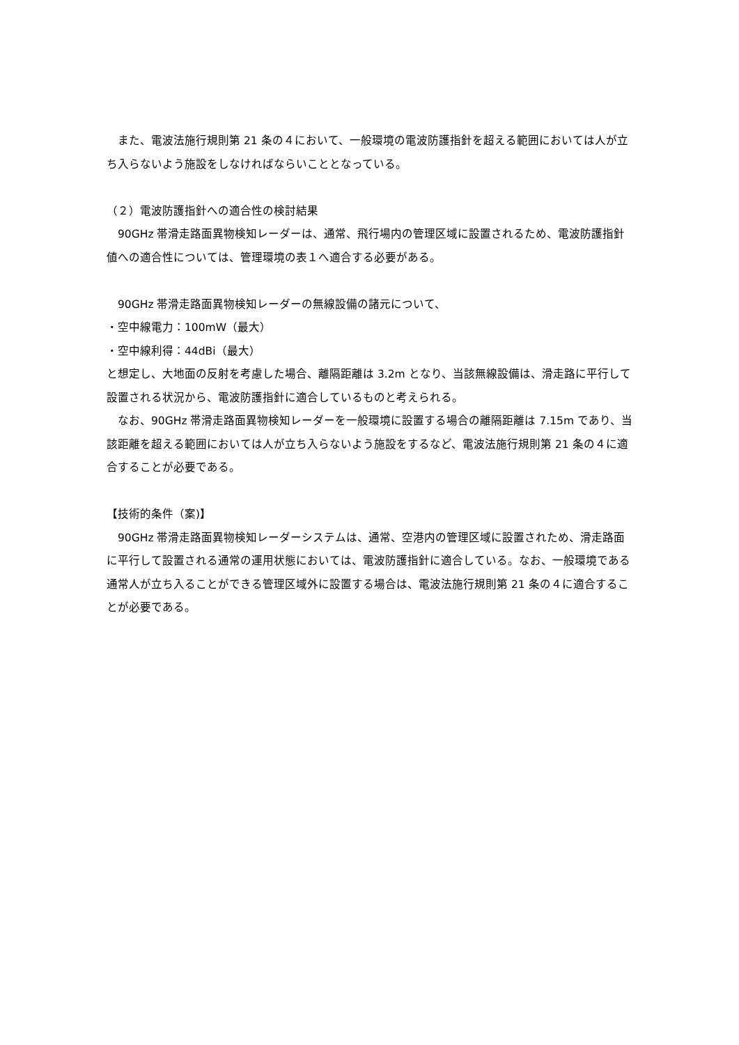また、電波法施行規則第 21 条の４において、一般環境の電波防護指針を超える範囲においては人が立ち入らないよう施設をしなければならいこととなっている。
（２）電波防護指針への適合性の検討結果
　90GHz 帯滑走路面異物検知レーダーは、通常、飛行場内の管理区域に設置されるため、電波防護指針値への適合性については、管理環境の表１へ適合する必要がある。
　90GHz 帯滑走路面異物検知レーダーの無線設備の諸元について、
・空中線電力：100mW（最大）
・空中線利得：44dBi（最大）
と想定し、大地面の反射を考慮した場合、離隔距離は 3.2m となり、当該無線設備は、滑走路に平行して設置される状況から、電波防護指針に適合しているものと考えられる。
　なお、90GHz 帯滑走路面異物検知レーダーを一般環境に設置する場合の離隔距離は 7.15m であり、当該距離を超える範囲においては人が立ち入らないよう施設をするなど、電波法施行規則第 21 条の４に適合することが必要である。
【技術的条件（案)】
　90GHz 帯滑走路面異物検知レーダーシステムは、通常、空港内の管理区域に設置されため、滑走路面に平行して設置される通常の運用状態においては、電波防護指針に適合している。なお、一般環境である通常人が立ち入ることができる管理区域外に設置する場合は、電波法施行規則第 21 条の４に適合することが必要である。